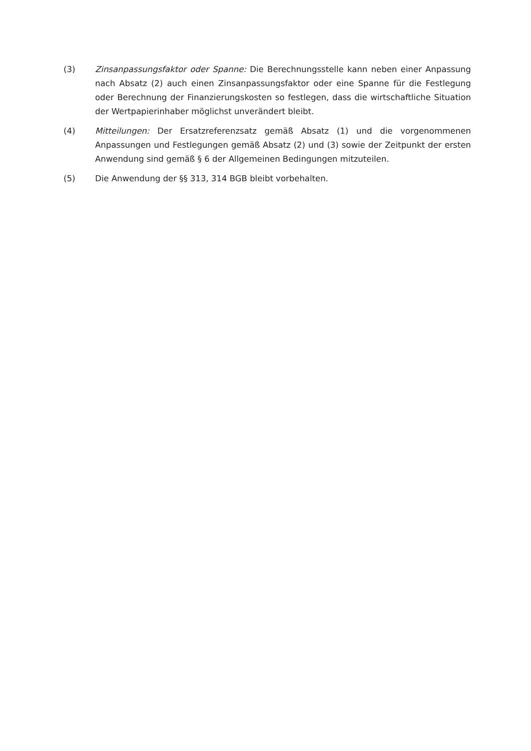(3) Zinsanpassungsfaktor oder Spanne: Die Berechnungsstelle kann neben einer Anpassung nach Absatz (2) auch einen Zinsanpassungsfaktor oder eine Spanne für die Festlegung oder Berechnung der Finanzierungskosten so festlegen, dass die wirtschaftliche Situation der Wertpapierinhaber möglichst unverändert bleibt.
(4) Mitteilungen: Der Ersatzreferenzsatz gemäß Absatz (1) und die vorgenommenen Anpassungen und Festlegungen gemäß Absatz (2) und (3) sowie der Zeitpunkt der ersten Anwendung sind gemäß § 6 der Allgemeinen Bedingungen mitzuteilen.
(5) Die Anwendung der §§ 313, 314 BGB bleibt vorbehalten.